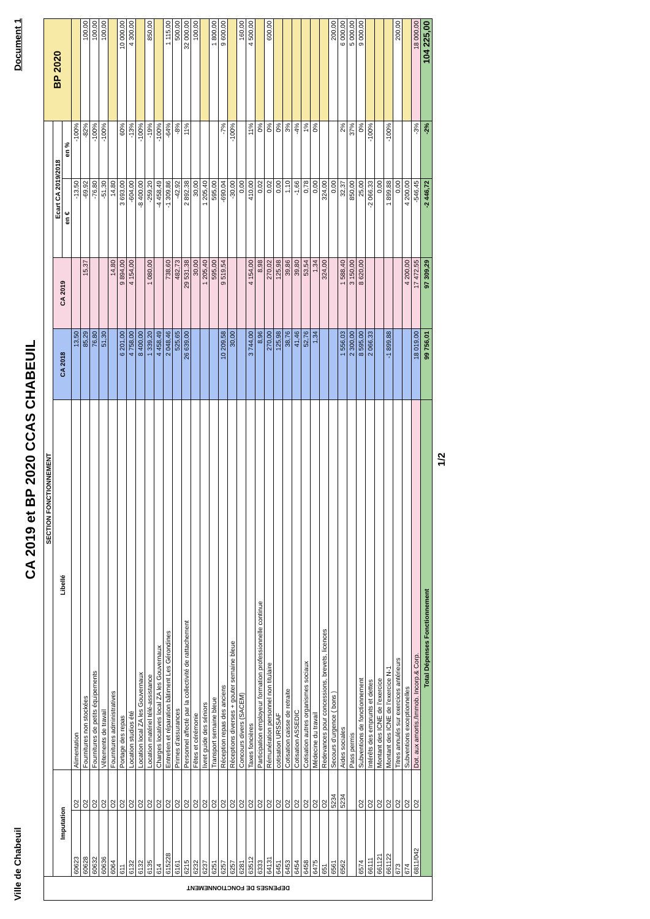Ville de Chabeuil Document 1
CA 2019 et BP 2020 CCAS CHABEUIL
| DEPENSES DE FONCTIONNEMENT | SECTION FONCTIONNEMENT | | | | | | | BP 2020 |
| --- | --- | --- | --- | --- | --- | --- | --- | --- |
| | Imputation | | Libellé | CA 2018 | CA 2019 | Ecart CA 2019/2018 | | |
| | | | | | | en € | en % | |
| | 60623 | O2 | Alimentation | 13,50 | | -13,50 | -100% | |
| | 60628 | O2 | Fournitures non stockées | 85,29 | 15,37 | -69,92 | -82% | 100,00 |
| | 60632 | O2 | Fournitures de petits équipements | 76,80 | | -76,80 | -100% | 100,00 |
| | 60636 | O2 | Vêtements de travail | 51,30 | | -51,30 | -100% | 100,00 |
| | 6064 | O2 | Fournitures administratives | | 14,80 | 14,80 | | |
| | 611 | O2 | Portage des repas | 6 201,00 | 9 894,00 | 3 693,00 | 60% | 10 000,00 |
| | 6132 | O2 | Location studios été | 4 758,00 | 4 154,00 | -604,00 | -13% | 4 300,00 |
| | 6132 | O2 | Location local ZA les Gouvernaux | 8 400,00 | | -8 400,00 | -100% | |
| | 6135 | O2 | Location matériel télé-assistance | 1 339,20 | 1 080,00 | -259,20 | -19% | 850,00 |
| | 614 | O2 | Charges locatives local ZA les Gouvernaux | 4 458,49 | | -4 458,49 | -100% | |
| | 615228 | O2 | Entretien et réparation bâtiment Les Gérondines | 2 048,46 | 738,60 | -1 309,86 | -64% | 1 115,00 |
| | 6161 | O2 | Primes d'assurances | 525,65 | 482,73 | -42,92 | -8% | 500,00 |
| | 6215 | O2 | Personnel affecté par la collectivité de rattachement | 26 639,00 | 29 531,38 | 2 892,38 | 11% | 32 000,00 |
| | 6232 | O2 | Fêtes et cérémonie | | 30,00 | 30,00 | | 100,00 |
| | 6237 | O2 | livret guide des séniors | | 1 205,40 | 1 205,40 | | |
| | 6251 | O2 | Transport semaine bleue | | 595,00 | 595,00 | | 1 800,00 |
| | 6257 | O2 | Réception repas des anciens | 10 209,58 | 9 519,54 | -690,04 | -7% | 9 600,00 |
| | 6257 | O2 | Réceptions diverses + gouter semaine bleue | 30,00 | | -30,00 | -100% | |
| | 6281 | O2 | Concours divers (SACEM) | | | 0,00 | | 160,00 |
| | 63512 | O2 | Taxes foncières | 3 744,00 | 4 154,00 | 410,00 | 11% | 4 500,00 |
| | 6333 | O2 | Participation employeur formation professionnelle continue | 8,96 | 8,98 | 0,02 | 0% | |
| | 64131 | O2 | Rémunération personnel non titulaire | 270,00 | 270,02 | 0,02 | 0% | 600,00 |
| | 6451 | O2 | cotisation URSSAF | 125,98 | 125,98 | 0,00 | 0% | |
| | 6453 | O2 | Cotisation caisse de retraite | 38,76 | 39,86 | 1,10 | 3% | |
| | 6454 | O2 | Cotisation ASSEDIC | 41,46 | 39,80 | -1,66 | -4% | |
| | 6458 | O2 | Cotisation autres organismes sociaux | 52,76 | 53,54 | 0,78 | 1% | |
| | 6475 | O2 | Médecine du travail | 1,34 | 1,34 | 0,00 | 0% | |
| | 651 | O2 | Redevances pour concessions, brevets, licences | | 324,00 | 324,00 | | |
| | 6561 | 5234 | Secours d'urgence ( bons ) | | | 0,00 | | 200,00 |
| | 6562 | 5234 | Aides sociales | 1 556,03 | 1 588,40 | 32,37 | 2% | 6 000,00 |
| | | | Pass permis | 2 300,00 | 3 150,00 | 850,00 | 37% | 5 000,00 |
| | 6574 | O2 | Subventions de fonctionnement | 8 595,00 | 8 620,00 | 25,00 | 0% | 9 000,00 |
| | 66111 | O2 | Intérêts des emprunts et dettes | 2 066,33 | | -2 066,33 | -100% | |
| | 661121 | O2 | Montant des ICNE de l'exercice | | | 0,00 | | |
| | 661122 | O2 | Montant des ICNE de l'exercice N-1 | -1 899,88 | | 1 899,88 | -100% | |
| | 673 | O2 | Titres annulés sur exercices antérieurs | | | 0,00 | | 200,00 |
| | 674 | O2 | Subventions exceptionnelles | | 4 200,00 | 4 200,00 | | |
| | 6811/042 | O2 | Dot. aux amortis./Immob. Incorp.& Corp. | 18 019,00 | 17 472,55 | -546,45 | -3% | 18 000,00 |
| | Total Dépenses Fonctionnement | | | 99 756,01 | 97 309,29 | -2 446,72 | -2% | 104 225,00 |
1/2